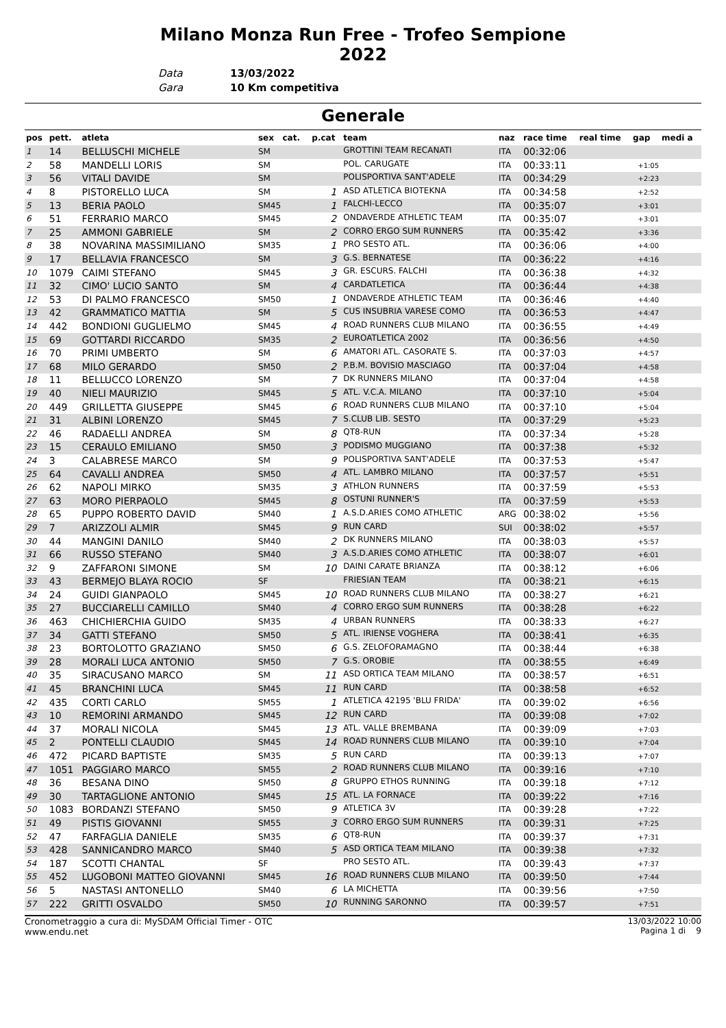Milano Monza Run Free - Trofeo Sempione
2022
Data 13/03/2022
Gara 10 Km competitiva
Generale
| pos | pett. | atleta | sex cat. | p.cat | team | naz | race time | real time | gap | medi a |
| --- | --- | --- | --- | --- | --- | --- | --- | --- | --- | --- |
| 1 | 14 | BELLUSCHI MICHELE | SM | | GROTTINI TEAM RECANATI | ITA | 00:32:06 | | | |
| 2 | 58 | MANDELLI LORIS | SM | | POL. CARUGATE | ITA | 00:33:11 | | +1:05 | |
| 3 | 56 | VITALI DAVIDE | SM | | POLISPORTIVA SANT'ADELE | ITA | 00:34:29 | | +2:23 | |
| 4 | 8 | PISTORELLO LUCA | SM | 1 | ASD ATLETICA BIOTEKNA | ITA | 00:34:58 | | +2:52 | |
| 5 | 13 | BERIA PAOLO | SM45 | 1 | FALCHI-LECCO | ITA | 00:35:07 | | +3:01 | |
| 6 | 51 | FERRARIO MARCO | SM45 | 2 | ONDAVERDE ATHLETIC TEAM | ITA | 00:35:07 | | +3:01 | |
| 7 | 25 | AMMONI GABRIELE | SM | 2 | CORRO ERGO SUM RUNNERS | ITA | 00:35:42 | | +3:36 | |
| 8 | 38 | NOVARINA MASSIMILIANO | SM35 | 1 | PRO SESTO ATL. | ITA | 00:36:06 | | +4:00 | |
| 9 | 17 | BELLAVIA FRANCESCO | SM | 3 | G.S. BERNATESE | ITA | 00:36:22 | | +4:16 | |
| 10 | 1079 | CAIMI STEFANO | SM45 | 3 | GR. ESCURS. FALCHI | ITA | 00:36:38 | | +4:32 | |
| 11 | 32 | CIMO' LUCIO SANTO | SM | 4 | CARDATLETICA | ITA | 00:36:44 | | +4:38 | |
| 12 | 53 | DI PALMO FRANCESCO | SM50 | 1 | ONDAVERDE ATHLETIC TEAM | ITA | 00:36:46 | | +4:40 | |
| 13 | 42 | GRAMMATICO MATTIA | SM | 5 | CUS INSUBRIA VARESE COMO | ITA | 00:36:53 | | +4:47 | |
| 14 | 442 | BONDIONI GUGLIELMO | SM45 | 4 | ROAD RUNNERS CLUB MILANO | ITA | 00:36:55 | | +4:49 | |
| 15 | 69 | GOTTARDI RICCARDO | SM35 | 2 | EUROATLETICA 2002 | ITA | 00:36:56 | | +4:50 | |
| 16 | 70 | PRIMI UMBERTO | SM | 6 | AMATORI ATL. CASORATE S. | ITA | 00:37:03 | | +4:57 | |
| 17 | 68 | MILO GERARDO | SM50 | 2 | P.B.M. BOVISIO MASCIAGO | ITA | 00:37:04 | | +4:58 | |
| 18 | 11 | BELLUCCO LORENZO | SM | 7 | DK RUNNERS MILANO | ITA | 00:37:04 | | +4:58 | |
| 19 | 40 | NIELI MAURIZIO | SM45 | 5 | ATL. V.C.A. MILANO | ITA | 00:37:10 | | +5:04 | |
| 20 | 449 | GRILLETTA GIUSEPPE | SM45 | 6 | ROAD RUNNERS CLUB MILANO | ITA | 00:37:10 | | +5:04 | |
| 21 | 31 | ALBINI LORENZO | SM45 | 7 | S.CLUB LIB. SESTO | ITA | 00:37:29 | | +5:23 | |
| 22 | 46 | RADAELLI ANDREA | SM | 8 | QT8-RUN | ITA | 00:37:34 | | +5:28 | |
| 23 | 15 | CERAULO EMILIANO | SM50 | 3 | PODISMO MUGGIANO | ITA | 00:37:38 | | +5:32 | |
| 24 | 3 | CALABRESE MARCO | SM | 9 | POLISPORTIVA SANT'ADELE | ITA | 00:37:53 | | +5:47 | |
| 25 | 64 | CAVALLI ANDREA | SM50 | 4 | ATL. LAMBRO MILANO | ITA | 00:37:57 | | +5:51 | |
| 26 | 62 | NAPOLI MIRKO | SM35 | 3 | ATHLON RUNNERS | ITA | 00:37:59 | | +5:53 | |
| 27 | 63 | MORO PIERPAOLO | SM45 | 8 | OSTUNI RUNNER'S | ITA | 00:37:59 | | +5:53 | |
| 28 | 65 | PUPPO ROBERTO DAVID | SM40 | 1 | A.S.D.ARIES COMO ATHLETIC | ARG | 00:38:02 | | +5:56 | |
| 29 | 7 | ARIZZOLI ALMIR | SM45 | 9 | RUN CARD | SUI | 00:38:02 | | +5:57 | |
| 30 | 44 | MANGINI DANILO | SM40 | 2 | DK RUNNERS MILANO | ITA | 00:38:03 | | +5:57 | |
| 31 | 66 | RUSSO STEFANO | SM40 | 3 | A.S.D.ARIES COMO ATHLETIC | ITA | 00:38:07 | | +6:01 | |
| 32 | 9 | ZAFFARONI SIMONE | SM | 10 | DAINI CARATE BRIANZA | ITA | 00:38:12 | | +6:06 | |
| 33 | 43 | BERMEJO BLAYA ROCIO | SF | | FRIESIAN TEAM | ITA | 00:38:21 | | +6:15 | |
| 34 | 24 | GUIDI GIANPAOLO | SM45 | 10 | ROAD RUNNERS CLUB MILANO | ITA | 00:38:27 | | +6:21 | |
| 35 | 27 | BUCCIARELLI CAMILLO | SM40 | 4 | CORRO ERGO SUM RUNNERS | ITA | 00:38:28 | | +6:22 | |
| 36 | 463 | CHICHIERCHIA GUIDO | SM35 | 4 | URBAN RUNNERS | ITA | 00:38:33 | | +6:27 | |
| 37 | 34 | GATTI STEFANO | SM50 | 5 | ATL. IRIENSE VOGHERA | ITA | 00:38:41 | | +6:35 | |
| 38 | 23 | BORTOLOTTO GRAZIANO | SM50 | 6 | G.S. ZELOFORAMAGNO | ITA | 00:38:44 | | +6:38 | |
| 39 | 28 | MORALI LUCA ANTONIO | SM50 | 7 | G.S. OROBIE | ITA | 00:38:55 | | +6:49 | |
| 40 | 35 | SIRACUSANO MARCO | SM | 11 | ASD ORTICA TEAM MILANO | ITA | 00:38:57 | | +6:51 | |
| 41 | 45 | BRANCHINI LUCA | SM45 | 11 | RUN CARD | ITA | 00:38:58 | | +6:52 | |
| 42 | 435 | CORTI CARLO | SM55 | 1 | ATLETICA 42195 'BLU FRIDA' | ITA | 00:39:02 | | +6:56 | |
| 43 | 10 | REMORINI ARMANDO | SM45 | 12 | RUN CARD | ITA | 00:39:08 | | +7:02 | |
| 44 | 37 | MORALI NICOLA | SM45 | 13 | ATL. VALLE BREMBANA | ITA | 00:39:09 | | +7:03 | |
| 45 | 2 | PONTELLI CLAUDIO | SM45 | 14 | ROAD RUNNERS CLUB MILANO | ITA | 00:39:10 | | +7:04 | |
| 46 | 472 | PICARD BAPTISTE | SM35 | 5 | RUN CARD | ITA | 00:39:13 | | +7:07 | |
| 47 | 1051 | PAGGIARO MARCO | SM55 | 2 | ROAD RUNNERS CLUB MILANO | ITA | 00:39:16 | | +7:10 | |
| 48 | 36 | BESANA DINO | SM50 | 8 | GRUPPO ETHOS RUNNING | ITA | 00:39:18 | | +7:12 | |
| 49 | 30 | TARTAGLIONE ANTONIO | SM45 | 15 | ATL. LA FORNACE | ITA | 00:39:22 | | +7:16 | |
| 50 | 1083 | BORDANZI STEFANO | SM50 | 9 | ATLETICA 3V | ITA | 00:39:28 | | +7:22 | |
| 51 | 49 | PISTIS GIOVANNI | SM55 | 3 | CORRO ERGO SUM RUNNERS | ITA | 00:39:31 | | +7:25 | |
| 52 | 47 | FARFAGLIA DANIELE | SM35 | 6 | QT8-RUN | ITA | 00:39:37 | | +7:31 | |
| 53 | 428 | SANNICANDRO MARCO | SM40 | 5 | ASD ORTICA TEAM MILANO | ITA | 00:39:38 | | +7:32 | |
| 54 | 187 | SCOTTI CHANTAL | SF | | PRO SESTO ATL. | ITA | 00:39:43 | | +7:37 | |
| 55 | 452 | LUGOBONI MATTEO GIOVANNI | SM45 | 16 | ROAD RUNNERS CLUB MILANO | ITA | 00:39:50 | | +7:44 | |
| 56 | 5 | NASTASI ANTONELLO | SM40 | 6 | LA MICHETTA | ITA | 00:39:56 | | +7:50 | |
| 57 | 222 | GRITTI OSVALDO | SM50 | 10 | RUNNING SARONNO | ITA | 00:39:57 | | +7:51 | |
Cronometraggio a cura di: MySDAM Official Timer - OTC
www.endu.net
13/03/2022 10:00
Pagina 1 di 9